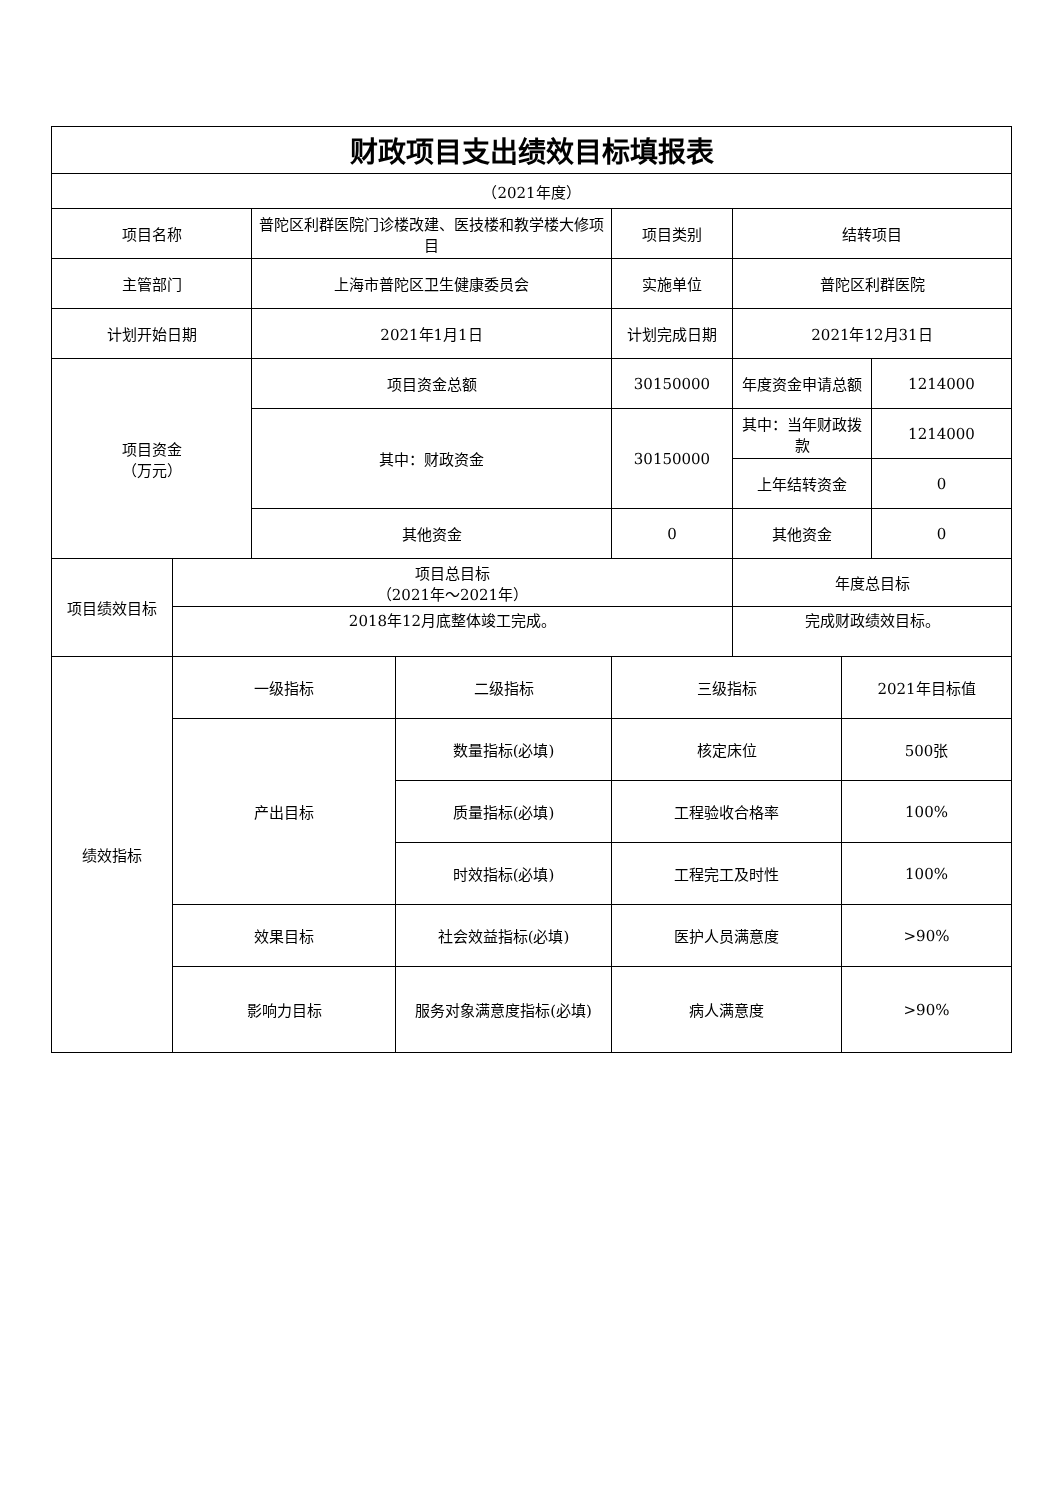| 财政项目支出绩效目标填报表 | | | | | | | |
| （2021年度） | | | | | | | |
| 项目名称 | | 普陀区利群医院门诊楼改建、医技楼和教学楼大修项目 | | 项目类别 | 结转项目 | | |
| 主管部门 | | 上海市普陀区卫生健康委员会 | | 实施单位 | 普陀区利群医院 | | |
| 计划开始日期 | | 2021年1月1日 | | 计划完成日期 | 2021年12月31日 | | |
| 项目资金 （万元） | | 项目资金总额 | | 30150000 | 年度资金申请总额 | | 1214000 |
| | | 其中：财政资金 | | 30150000 | 其中：当年财政拨款 | | 1214000 |
| | | | | | 上年结转资金 | | 0 |
| | | 其他资金 | | 0 | 其他资金 | | 0 |
| 项目绩效目标 | 项目总目标 （2021年～2021年） | | | | 年度总目标 | | |
| | 2018年12月底整体竣工完成。 | | | | 完成财政绩效目标。 | | |
| 绩效指标 | 一级指标 | | 二级指标 | 三级指标 | | 2021年目标值 | |
| | 产出目标 | | 数量指标(必填) | 核定床位 | | 500张 | |
| | | | 质量指标(必填) | 工程验收合格率 | | 100% | |
| | | | 时效指标(必填) | 工程完工及时性 | | 100% | |
| | 效果目标 | | 社会效益指标(必填) | 医护人员满意度 | | >90% | |
| | 影响力目标 | | 服务对象满意度指标(必填) | 病人满意度 | | >90% | |